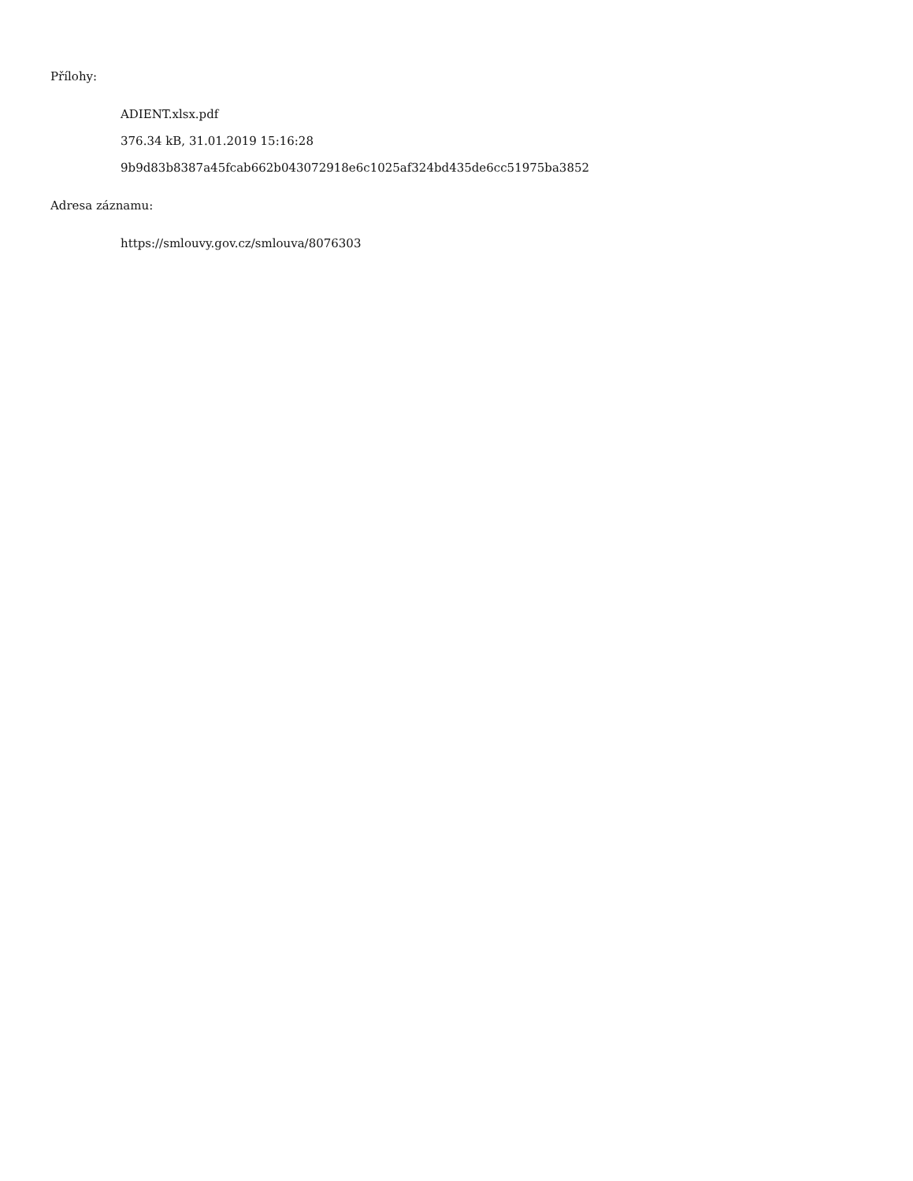Přílohy:
ADIENT.xlsx.pdf
376.34 kB, 31.01.2019 15:16:28
9b9d83b8387a45fcab662b043072918e6c1025af324bd435de6cc51975ba3852
Adresa záznamu:
https://smlouvy.gov.cz/smlouva/8076303